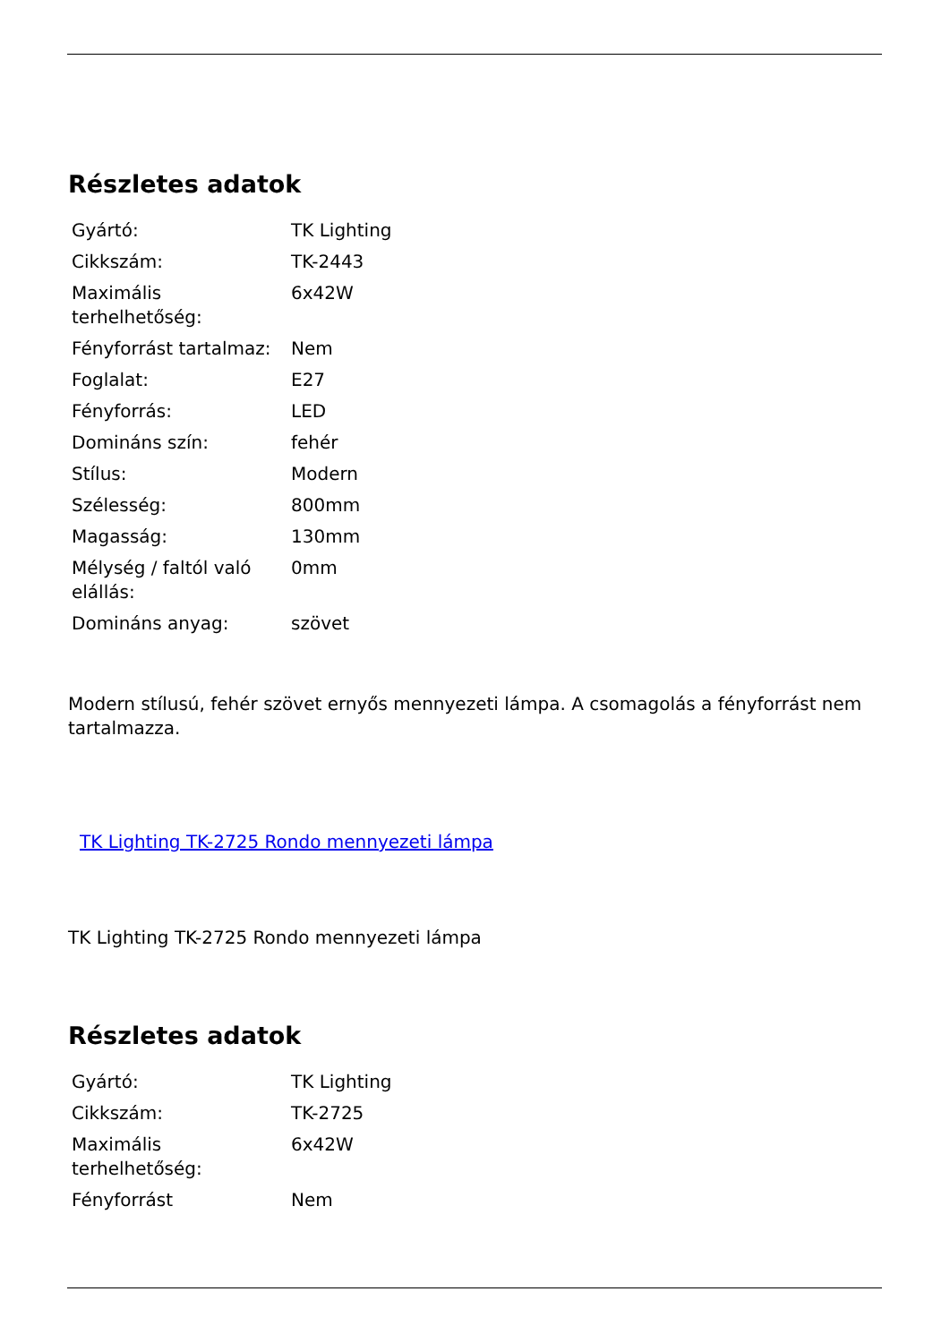Részletes adatok
| Gyártó: | TK Lighting |
| Cikkszám: | TK-2443 |
| Maximális terhelhetőség: | 6x42W |
| Fényforrást tartalmaz: | Nem |
| Foglalat: | E27 |
| Fényforrás: | LED |
| Domináns szín: | fehér |
| Stílus: | Modern |
| Szélesség: | 800mm |
| Magasság: | 130mm |
| Mélység / faltól való elállás: | 0mm |
| Domináns anyag: | szövet |
Modern stílusú, fehér szövet ernyős mennyezeti lámpa. A csomagolás a fényforrást nem tartalmazza.
TK Lighting TK-2725 Rondo mennyezeti lámpa
TK Lighting TK-2725 Rondo mennyezeti lámpa
Részletes adatok
| Gyártó: | TK Lighting |
| Cikkszám: | TK-2725 |
| Maximális terhelhetőség: | 6x42W |
| Fényforrást | Nem |